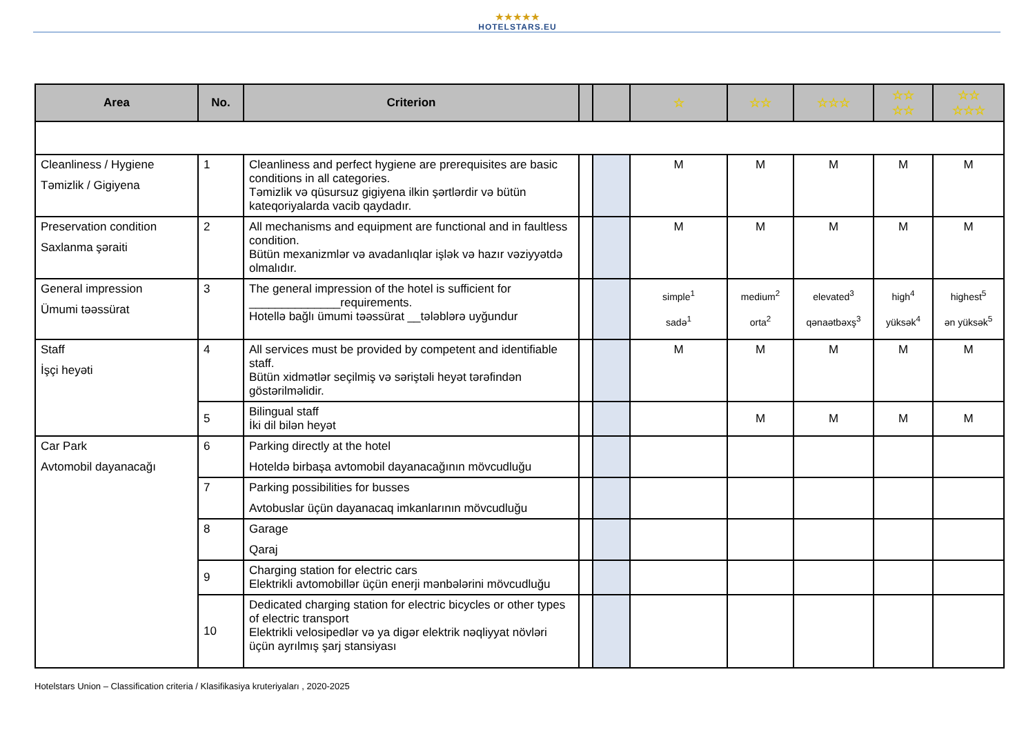★★★★★
HOTELSTARS.EU
| Area | No. | Criterion | | | ☆ | ☆☆ | ☆☆☆ | ☆☆ ☆☆ | ☆☆ ☆☆☆ |
| --- | --- | --- | --- | --- | --- | --- | --- | --- | --- |
| Cleanliness / Hygiene Təmizlik / Gigiyena | 1 | Cleanliness and perfect hygiene are prerequisites are basic conditions in all categories. Təmizlik və qüsursuz gigiyena ilkin şərtlərdir və bütün kateqoriyalarda vacib qaydadır. | | | M | M | M | M | M |
| Preservation condition Saxlanma şəraiti | 2 | All mechanisms and equipment are functional and in faultless condition. Bütün mexanizmlər və avadanlıqlar işlək və hazır vəziyyətdə olmalıdır. | | | M | M | M | M | M |
| General impression Ümumi təəssürat | 3 | The general impression of the hotel is sufficient for ______________requirements. Hotellə bağlı ümumi təəssürat __tələblərə uyğundur | | | simple<sup>1</sup> sadə<sup>1</sup> | medium<sup>2</sup> orta<sup>2</sup> | elevated<sup>3</sup> qənaətbəxş<sup>3</sup> | high<sup>4</sup> yüksək<sup>4</sup> | highest<sup>5</sup> ən yüksək<sup>5</sup> |
| Staff İşçi heyəti | 4 | All services must be provided by competent and identifiable staff. Bütün xidmətlər seçilmiş və səriştəli heyət tərəfindən göstərilməlidir. | | | M | M | M | M | M |
| | 5 | Bilingual staff İki dil bilən heyət | | | | M | M | M | M |
| Car Park Avtomobil dayanacağı | 6 | Parking directly at the hotel Hoteldə birbaşa avtomobil dayanacağının mövcudluğu | | | | | | | |
| | 7 | Parking possibilities for busses Avtobuslar üçün dayanacaq imkanlarının mövcudluğu | | | | | | | |
| | 8 | Garage Qaraj | | | | | | | |
| | 9 | Charging station for electric cars Elektrikli avtomobillər üçün enerji mənbələrini mövcudluğu | | | | | | | |
| | 10 | Dedicated charging station for electric bicycles or other types of electric transport Elektrikli velosipedlər və ya digər elektrik nəqliyyat növləri üçün ayrılmış şarj stansiyası | | | | | | | |
Hotelstars Union – Classification criteria / Klasifikasiya kruteriyaları , 2020-2025